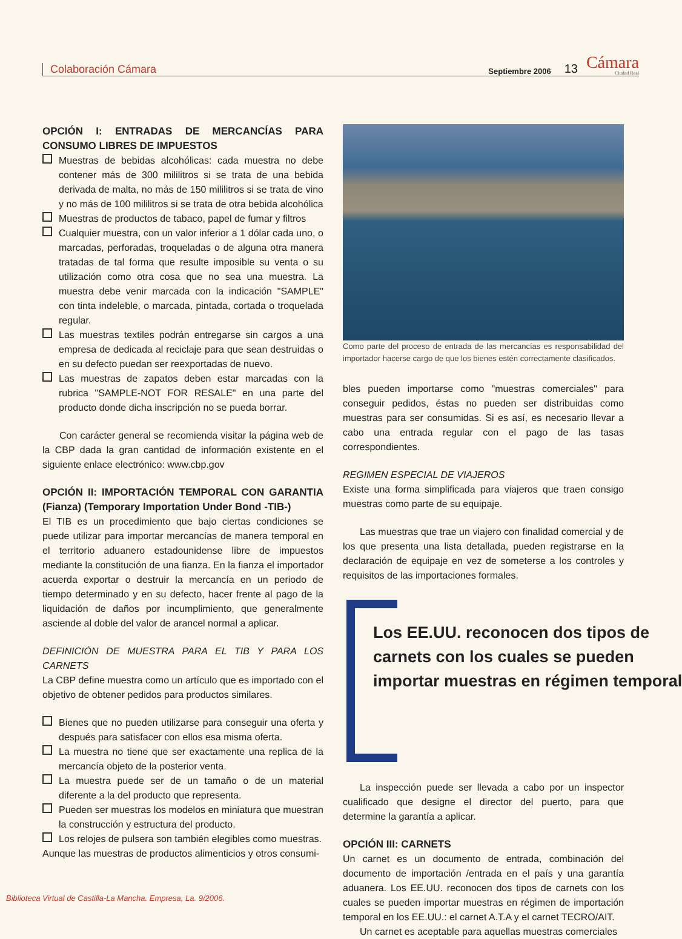Colaboración Cámara
Septiembre 2006
13
Cámara
Ciudad Real
OPCIÓN I: ENTRADAS DE MERCANCÍAS PARA CONSUMO LIBRES DE IMPUESTOS
Muestras de bebidas alcohólicas: cada muestra no debe contener más de 300 mililitros si se trata de una bebida derivada de malta, no más de 150 mililitros si se trata de vino y no más de 100 mililitros si se trata de otra bebida alcohólica
Muestras de productos de tabaco, papel de fumar y filtros
Cualquier muestra, con un valor inferior a 1 dólar cada uno, o marcadas, perforadas, troqueladas o de alguna otra manera tratadas de tal forma que resulte imposible su venta o su utilización como otra cosa que no sea una muestra. La muestra debe venir marcada con la indicación "SAMPLE" con tinta indeleble, o marcada, pintada, cortada o troquelada regular.
Las muestras textiles podrán entregarse sin cargos a una empresa de dedicada al reciclaje para que sean destruidas o en su defecto puedan ser reexportadas de nuevo.
Las muestras de zapatos deben estar marcadas con la rubrica "SAMPLE-NOT FOR RESALE" en una parte del producto donde dicha inscripción no se pueda borrar.
Con carácter general se recomienda visitar la página web de la CBP dada la gran cantidad de información existente en el siguiente enlace electrónico: www.cbp.gov
OPCIÓN II: IMPORTACIÓN TEMPORAL CON GARANTIA (Fianza) (Temporary Importation Under Bond -TIB-)
El TIB es un procedimiento que bajo ciertas condiciones se puede utilizar para importar mercancías de manera temporal en el territorio aduanero estadounidense libre de impuestos mediante la constitución de una fianza. En la fianza el importador acuerda exportar o destruir la mercancía en un periodo de tiempo determinado y en su defecto, hacer frente al pago de la liquidación de daños por incumplimiento, que generalmente asciende al doble del valor de arancel normal a aplicar.
DEFINICIÓN DE MUESTRA PARA EL TIB Y PARA LOS CARNETS
La CBP define muestra como un artículo que es importado con el objetivo de obtener pedidos para productos similares.
Bienes que no pueden utilizarse para conseguir una oferta y después para satisfacer con ellos esa misma oferta.
La muestra no tiene que ser exactamente una replica de la mercancía objeto de la posterior venta.
La muestra puede ser de un tamaño o de un material diferente a la del producto que representa.
Pueden ser muestras los modelos en miniatura que muestran la construcción y estructura del producto.
Los relojes de pulsera son también elegibles como muestras.
Aunque las muestras de productos alimenticios y otros consumi-
Como parte del proceso de entrada de las mercancías es responsabilidad del importador hacerse cargo de que los bienes estén correctamente clasificados.
bles pueden importarse como "muestras comerciales" para conseguir pedidos, éstas no pueden ser distribuidas como muestras para ser consumidas. Si es así, es necesario llevar a cabo una entrada regular con el pago de las tasas correspondientes.
REGIMEN ESPECIAL DE VIAJEROS
Existe una forma simplificada para viajeros que traen consigo muestras como parte de su equipaje.
Las muestras que trae un viajero con finalidad comercial y de los que presenta una lista detallada, pueden registrarse en la declaración de equipaje en vez de someterse a los controles y requisitos de las importaciones formales.
Los EE.UU. reconocen dos tipos de
carnets con los cuales se pueden
importar muestras en régimen temporal
La inspección puede ser llevada a cabo por un inspector cualificado que designe el director del puerto, para que determine la garantía a aplicar.
OPCIÓN III: CARNETS
Un carnet es un documento de entrada, combinación del documento de importación /entrada en el país y una garantía aduanera. Los EE.UU. reconocen dos tipos de carnets con los cuales se pueden importar muestras en régimen de importación temporal en los EE.UU.: el carnet A.T.A y el carnet TECRO/AIT.
Un carnet es aceptable para aquellas muestras comerciales
Biblioteca Virtual de Castilla-La Mancha. Empresa, La. 9/2006.